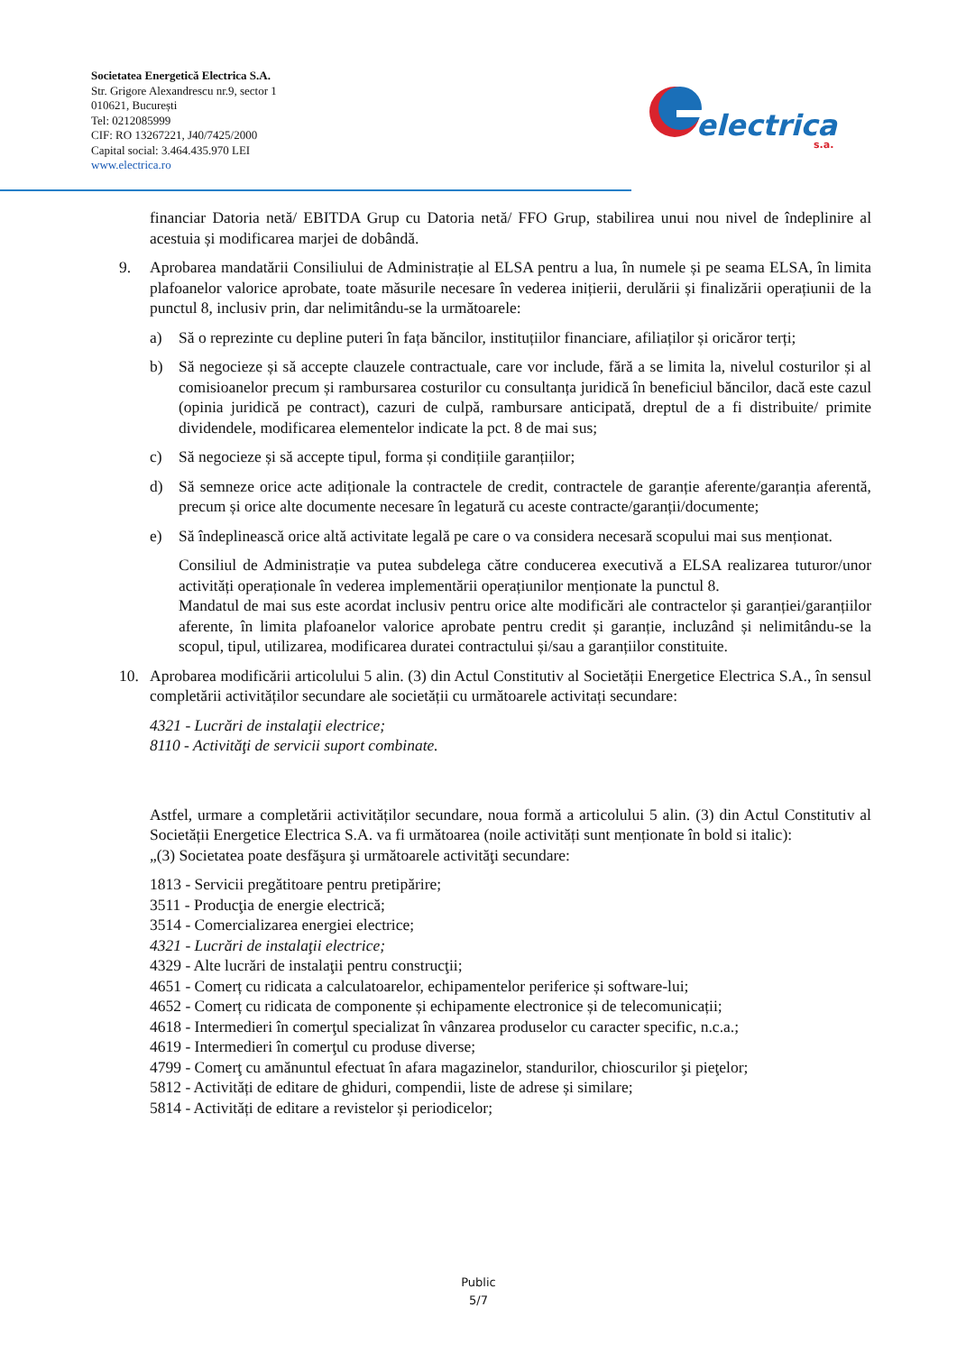Societatea Energetică Electrica S.A.
Str. Grigore Alexandrescu nr.9, sector 1
010621, București
Tel: 0212085999
CIF: RO 13267221, J40/7425/2000
Capital social: 3.464.435.970 LEI
www.electrica.ro
electrica
s.a.
financiar Datoria netă/ EBITDA Grup cu Datoria netă/ FFO Grup, stabilirea unui nou nivel de îndeplinire al acestuia și modificarea marjei de dobândă.
9. Aprobarea mandatării Consiliului de Administrație al ELSA pentru a lua, în numele și pe seama ELSA, în limita plafoanelor valorice aprobate, toate măsurile necesare în vederea inițierii, derulării și finalizării operațiunii de la punctul 8, inclusiv prin, dar nelimitându-se la următoarele:
a) Să o reprezinte cu depline puteri în fața băncilor, instituțiilor financiare, afiliaților și oricăror terți;
b) Să negocieze și să accepte clauzele contractuale, care vor include, fără a se limita la, nivelul costurilor și al comisioanelor precum și rambursarea costurilor cu consultanța juridică în beneficiul băncilor, dacă este cazul (opinia juridică pe contract), cazuri de culpă, rambursare anticipată, dreptul de a fi distribuite/ primite dividendele, modificarea elementelor indicate la pct. 8 de mai sus;
c) Să negocieze și să accepte tipul, forma și condițiile garanțiilor;
d) Să semneze orice acte adiționale la contractele de credit, contractele de garanție aferente/garanția aferentă, precum și orice alte documente necesare în legatură cu aceste contracte/garanții/documente;
e) Să îndeplinească orice altă activitate legală pe care o va considera necesară scopului mai sus menționat.
Consiliul de Administrație va putea subdelega către conducerea executivă a ELSA realizarea tuturor/unor activități operaționale în vederea implementării operațiunilor menționate la punctul 8.
Mandatul de mai sus este acordat inclusiv pentru orice alte modificări ale contractelor și garanției/garanțiilor aferente, în limita plafoanelor valorice aprobate pentru credit și garanție, incluzând și nelimitându-se la scopul, tipul, utilizarea, modificarea duratei contractului și/sau a garanțiilor constituite.
10. Aprobarea modificării articolului 5 alin. (3) din Actul Constitutiv al Societății Energetice Electrica S.A., în sensul completării activităților secundare ale societății cu următoarele activitați secundare:
4321 - Lucrări de instalaţii electrice;
8110 - Activităţi de servicii suport combinate.
Astfel, urmare a completării activităților secundare, noua formă a articolului 5 alin. (3) din Actul Constitutiv al Societății Energetice Electrica S.A. va fi următoarea (noile activități sunt menționate în bold si italic):
„(3) Societatea poate desfăşura şi următoarele activităţi secundare:
1813 - Servicii pregătitoare pentru pretipărire;
3511 - Producţia de energie electrică;
3514 - Comercializarea energiei electrice;
4321 - Lucrări de instalaţii electrice;
4329 - Alte lucrări de instalaţii pentru construcţii;
4651 - Comerț cu ridicata a calculatoarelor, echipamentelor periferice și software-lui;
4652 - Comerț cu ridicata de componente și echipamente electronice și de telecomunicații;
4618 - Intermedieri în comerţul specializat în vânzarea produselor cu caracter specific, n.c.a.;
4619 - Intermedieri în comerţul cu produse diverse;
4799 - Comerţ cu amănuntul efectuat în afara magazinelor, standurilor, chioscurilor şi pieţelor;
5812 - Activități de editare de ghiduri, compendii, liste de adrese și similare;
5814 - Activități de editare a revistelor și periodicelor;
Public
5/7